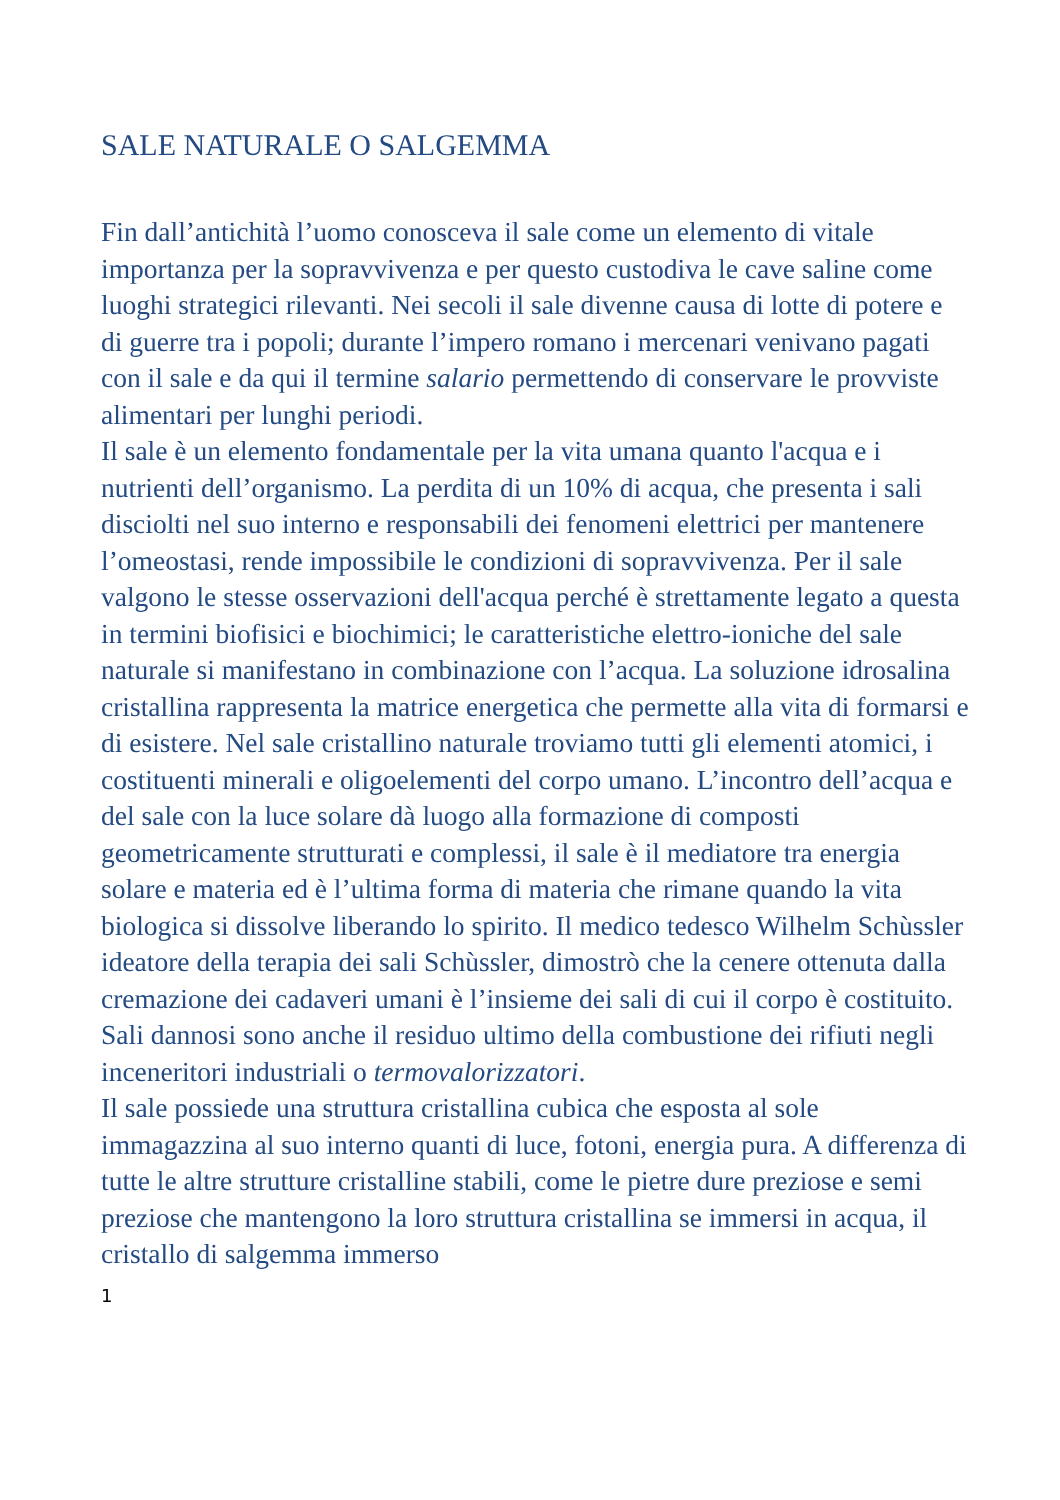SALE NATURALE O SALGEMMA
Fin dall’antichità l’uomo conosceva il sale come un elemento di vitale importanza per la sopravvivenza e per questo custodiva le cave saline come luoghi strategici rilevanti. Nei secoli il sale divenne causa di lotte di potere e di guerre tra i popoli; durante l’impero romano i mercenari venivano pagati con il sale e da qui il termine salario permettendo di conservare le provviste alimentari per lunghi periodi.
Il sale è un elemento fondamentale per la vita umana quanto l'acqua e i nutrienti dell’organismo. La perdita di un 10% di acqua, che presenta i sali disciolti nel suo interno e responsabili dei fenomeni elettrici per mantenere l’omeostasi, rende impossibile le condizioni di sopravvivenza. Per il sale valgono le stesse osservazioni dell'acqua perché è strettamente legato a questa in termini biofisici e biochimici; le caratteristiche elettro-ioniche del sale naturale si manifestano in combinazione con l’acqua. La soluzione idrosalina cristallina rappresenta la matrice energetica che permette alla vita di formarsi e di esistere. Nel sale cristallino naturale troviamo tutti gli elementi atomici, i costituenti minerali e oligoelementi del corpo umano. L’incontro dell’acqua e del sale con la luce solare dà luogo alla formazione di composti geometricamente strutturati e complessi, il sale è il mediatore tra energia solare e materia ed è l’ultima forma di materia che rimane quando la vita biologica si dissolve liberando lo spirito. Il medico tedesco Wilhelm Schùssler ideatore della terapia dei sali Schùssler, dimostrò che la cenere ottenuta dalla cremazione dei cadaveri umani è l’insieme dei sali di cui il corpo è costituito. Sali dannosi sono anche il residuo ultimo della combustione dei rifiuti negli inceneritori industriali o termovalorizzatori.
Il sale possiede una struttura cristallina cubica che esposta al sole immagazzina al suo interno quanti di luce, fotoni, energia pura. A differenza di tutte le altre strutture cristalline stabili, come le pietre dure preziose e semi preziose che mantengono la loro struttura cristallina se immersi in acqua, il cristallo di salgemma immerso
1